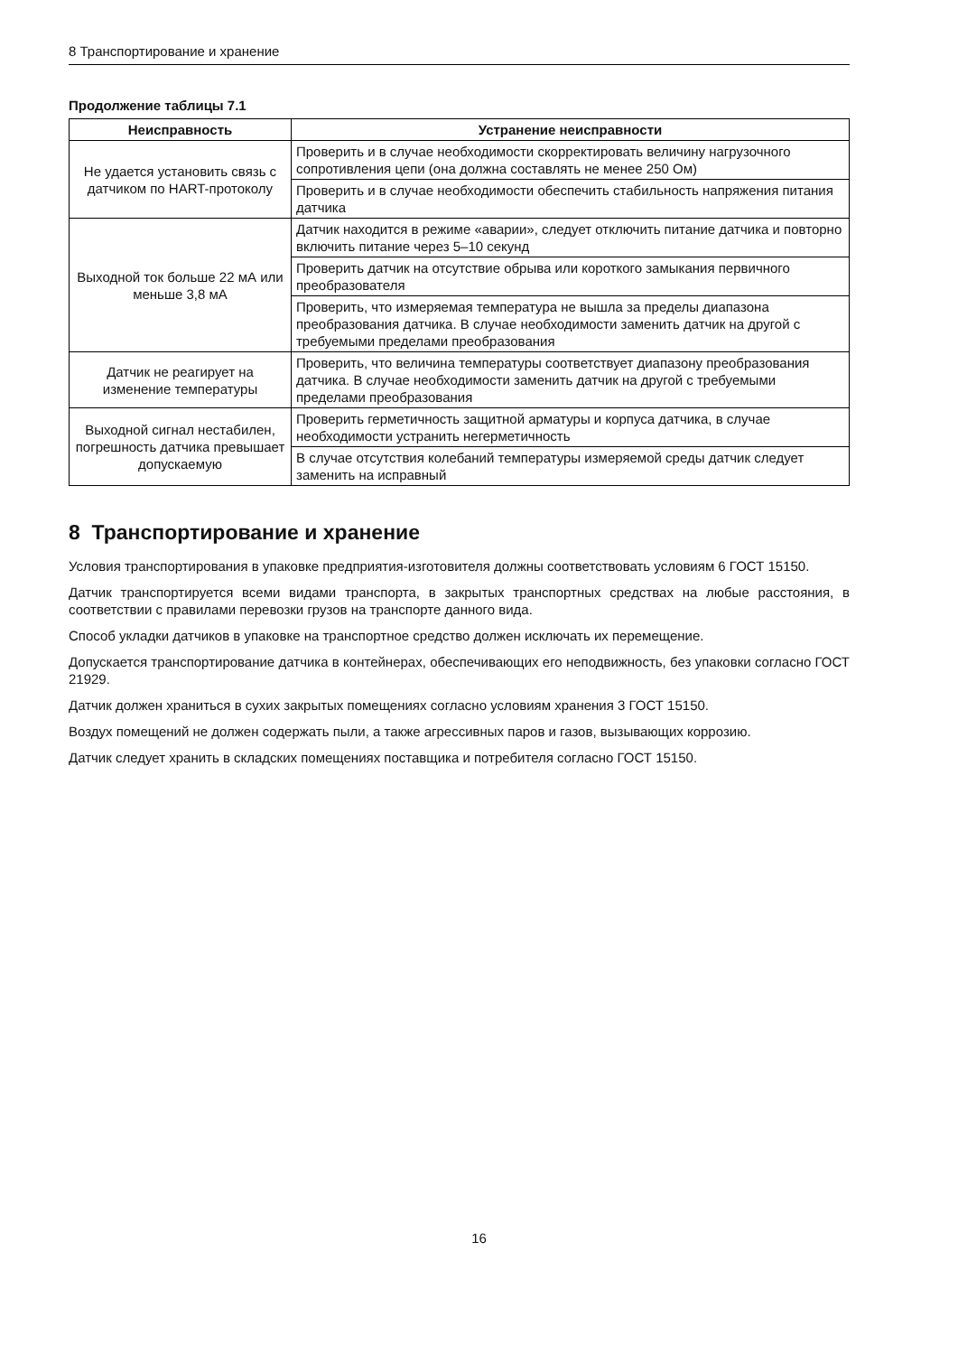8 Транспортирование и хранение
Продолжение таблицы 7.1
| Неисправность | Устранение неисправности |
| --- | --- |
| Не удается установить связь с датчиком по HART-протоколу | Проверить и в случае необходимости скорректировать величину нагрузочного сопротивления цепи (она должна составлять не менее 250 Ом) |
| | Проверить и в случае необходимости обеспечить стабильность напряжения питания датчика |
| Выходной ток больше 22 мА или меньше 3,8 мА | Датчик находится в режиме «аварии», следует отключить питание датчика и повторно включить питание через 5–10 секунд |
| | Проверить датчик на отсутствие обрыва или короткого замыкания первичного преобразователя |
| | Проверить, что измеряемая температура не вышла за пределы диапазона преобразования датчика. В случае необходимости заменить датчик на другой с требуемыми пределами преобразования |
| Датчик не реагирует на изменение температуры | Проверить, что величина температуры соответствует диапазону преобразования датчика. В случае необходимости заменить датчик на другой с требуемыми пределами преобразования |
| Выходной сигнал нестабилен, погрешность датчика превышает допускаемую | Проверить герметичность защитной арматуры и корпуса датчика, в случае необходимости устранить негерметичность |
| | В случае отсутствия колебаний температуры измеряемой среды датчик следует заменить на исправный |
8 Транспортирование и хранение
Условия транспортирования в упаковке предприятия-изготовителя должны соответствовать условиям 6 ГОСТ 15150.
Датчик транспортируется всеми видами транспорта, в закрытых транспортных средствах на любые расстояния, в соответствии с правилами перевозки грузов на транспорте данного вида.
Способ укладки датчиков в упаковке на транспортное средство должен исключать их перемещение.
Допускается транспортирование датчика в контейнерах, обеспечивающих его неподвижность, без упаковки согласно ГОСТ 21929.
Датчик должен храниться в сухих закрытых помещениях согласно условиям хранения 3 ГОСТ 15150.
Воздух помещений не должен содержать пыли, а также агрессивных паров и газов, вызывающих коррозию.
Датчик следует хранить в складских помещениях поставщика и потребителя согласно ГОСТ 15150.
16